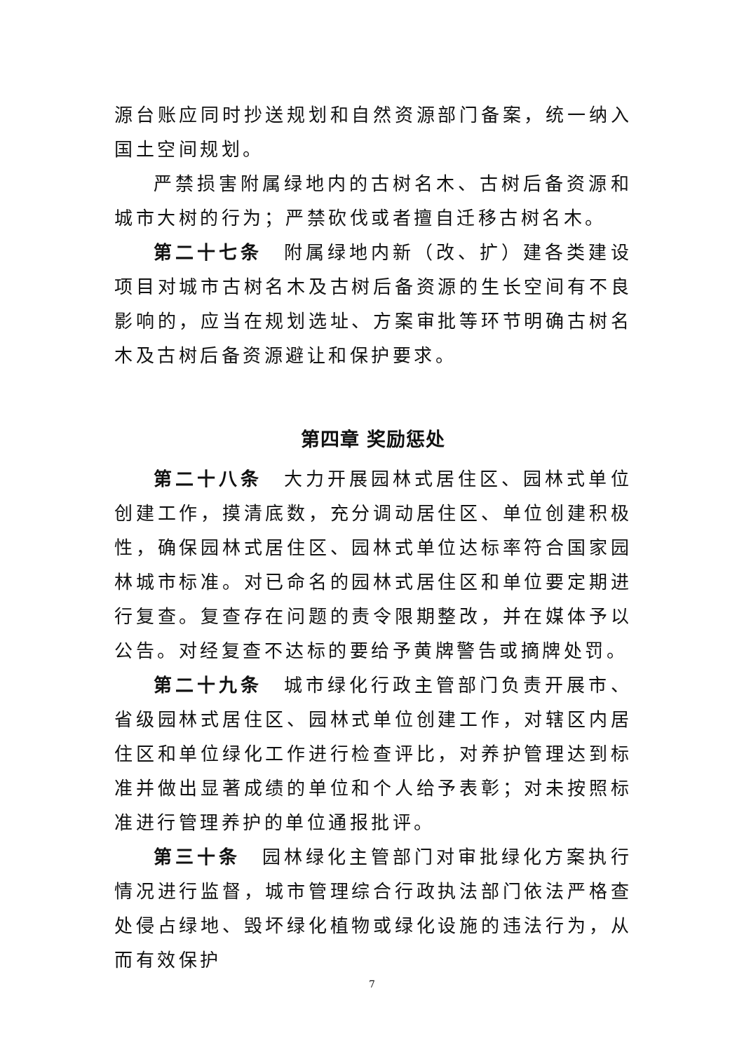源台账应同时抄送规划和自然资源部门备案，统一纳入国土空间规划。
严禁损害附属绿地内的古树名木、古树后备资源和城市大树的行为；严禁砍伐或者擅自迁移古树名木。
第二十七条　附属绿地内新（改、扩）建各类建设项目对城市古树名木及古树后备资源的生长空间有不良影响的，应当在规划选址、方案审批等环节明确古树名木及古树后备资源避让和保护要求。
第四章 奖励惩处
第二十八条　大力开展园林式居住区、园林式单位创建工作，摸清底数，充分调动居住区、单位创建积极性，确保园林式居住区、园林式单位达标率符合国家园林城市标准。对已命名的园林式居住区和单位要定期进行复查。复查存在问题的责令限期整改，并在媒体予以公告。对经复查不达标的要给予黄牌警告或摘牌处罚。
第二十九条　城市绿化行政主管部门负责开展市、省级园林式居住区、园林式单位创建工作，对辖区内居住区和单位绿化工作进行检查评比，对养护管理达到标准并做出显著成绩的单位和个人给予表彰；对未按照标准进行管理养护的单位通报批评。
第三十条　园林绿化主管部门对审批绿化方案执行情况进行监督，城市管理综合行政执法部门依法严格查处侵占绿地、毁坏绿化植物或绿化设施的违法行为，从而有效保护
7